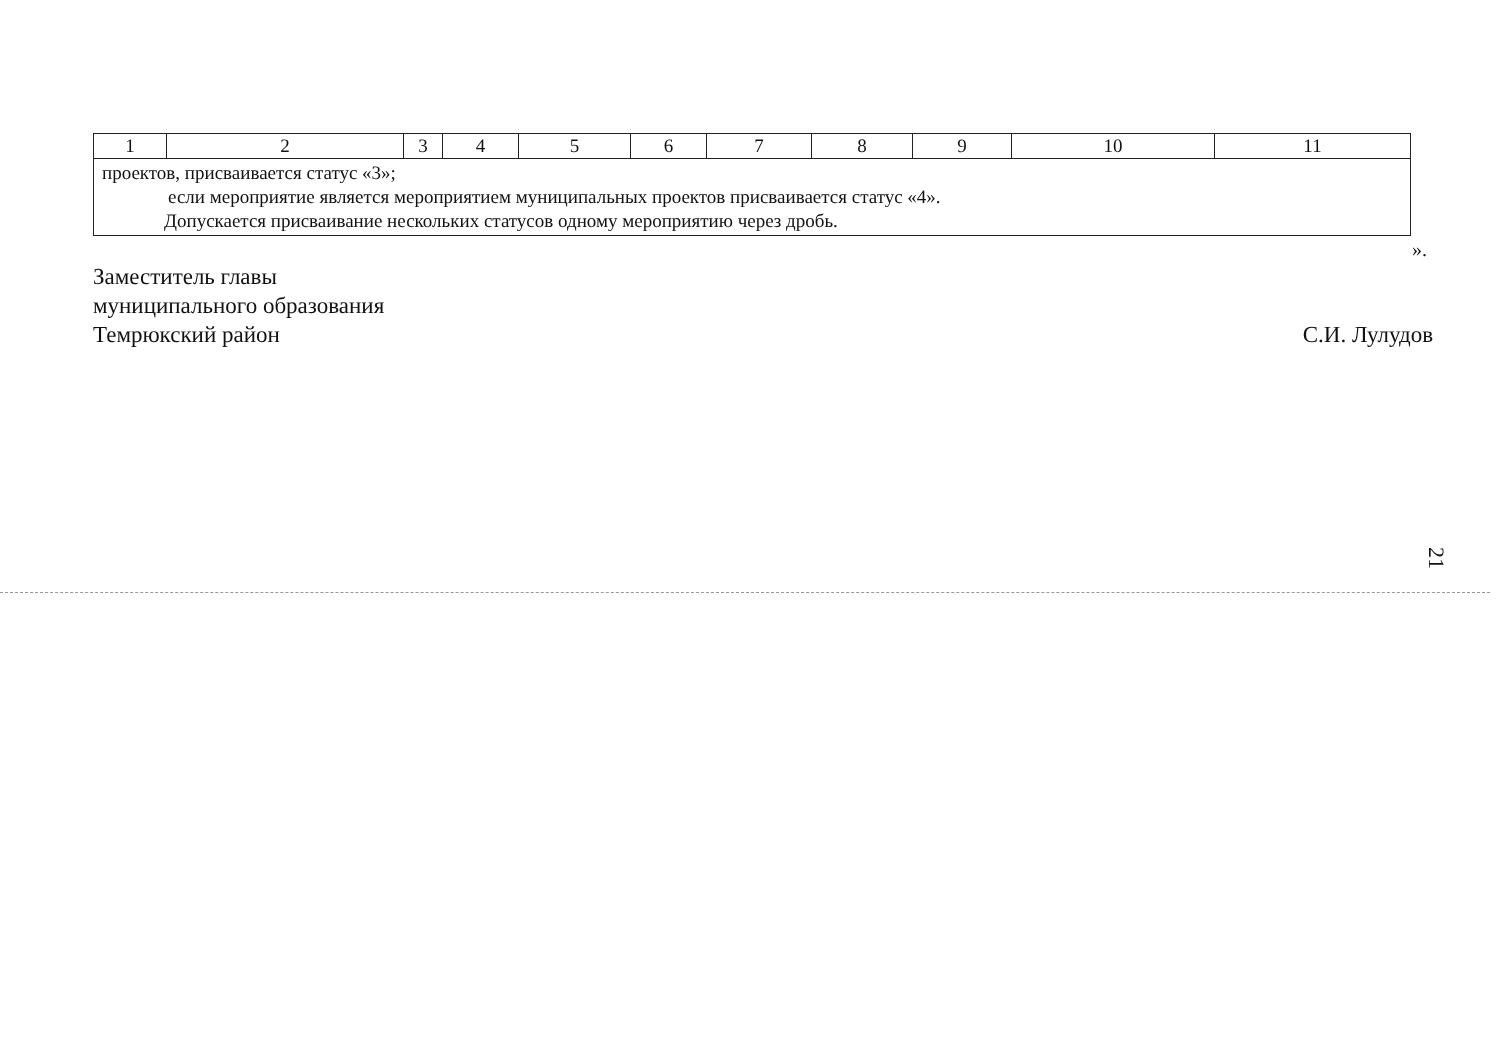| 1 | 2 | 3 | 4 | 5 | 6 | 7 | 8 | 9 | 10 | 11 |
| проектов, присваивается статус «3»; если мероприятие является мероприятием муниципальных проектов присваивается статус «4». Допускается присваивание нескольких статусов одному мероприятию через дробь. | | | | | | | | | | |
».
Заместитель главы
муниципального образования
Темрюкский район
С.И. Лулудов
21